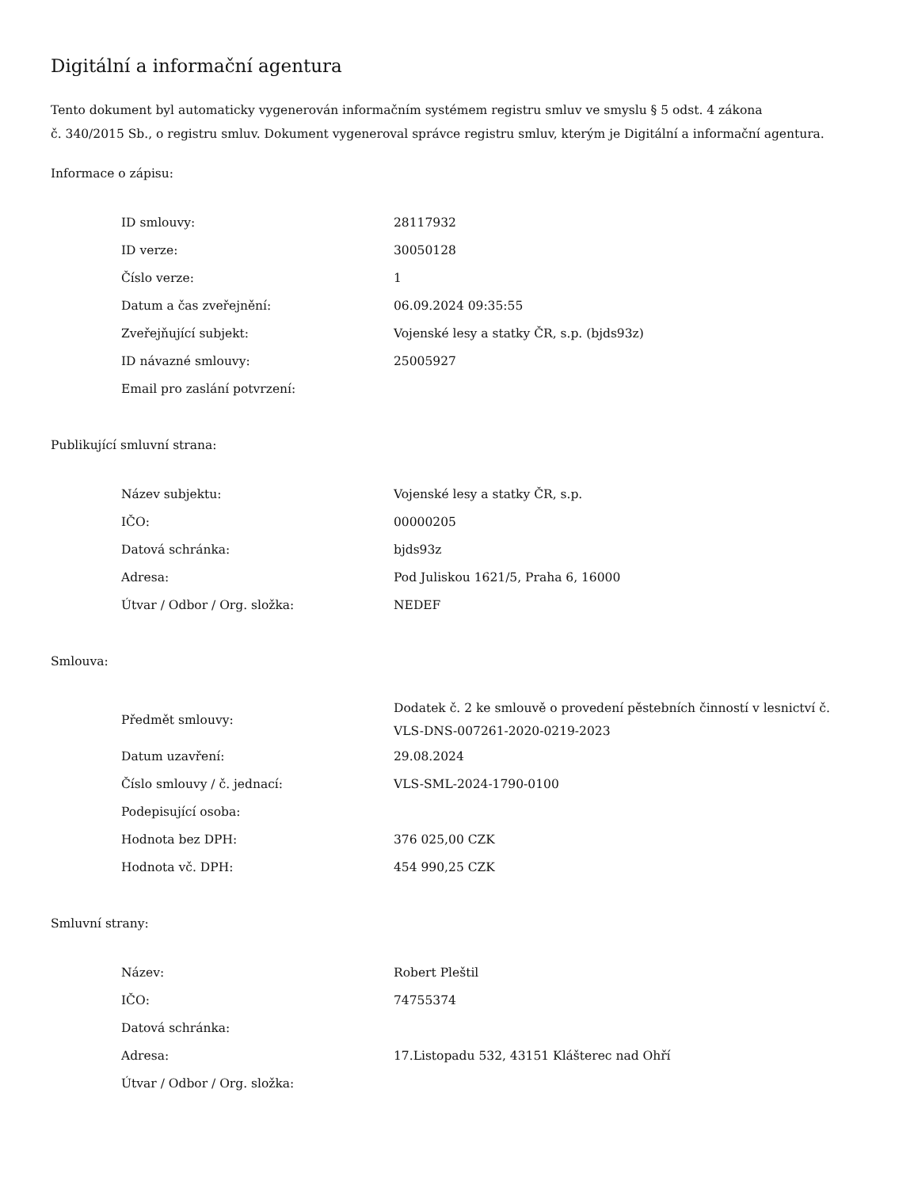Digitální a informační agentura
Tento dokument byl automaticky vygenerován informačním systémem registru smluv ve smyslu § 5 odst. 4 zákona
č. 340/2015 Sb., o registru smluv. Dokument vygeneroval správce registru smluv, kterým je Digitální a informační agentura.
Informace o zápisu:
| ID smlouvy: | 28117932 |
| ID verze: | 30050128 |
| Číslo verze: | 1 |
| Datum a čas zveřejnění: | 06.09.2024 09:35:55 |
| Zveřejňující subjekt: | Vojenské lesy a statky ČR, s.p. (bjds93z) |
| ID návazné smlouvy: | 25005927 |
| Email pro zaslání potvrzení: | |
Publikující smluvní strana:
| Název subjektu: | Vojenské lesy a statky ČR, s.p. |
| IČO: | 00000205 |
| Datová schránka: | bjds93z |
| Adresa: | Pod Juliskou 1621/5, Praha 6, 16000 |
| Útvar / Odbor / Org. složka: | NEDEF |
Smlouva:
| Předmět smlouvy: | Dodatek č. 2 ke smlouvě o provedení pěstebních činností v lesnictví č. VLS-DNS-007261-2020-0219-2023 |
| Datum uzavření: | 29.08.2024 |
| Číslo smlouvy / č. jednací: | VLS-SML-2024-1790-0100 |
| Podepisující osoba: | |
| Hodnota bez DPH: | 376 025,00 CZK |
| Hodnota vč. DPH: | 454 990,25 CZK |
Smluvní strany:
| Název: | Robert Pleštil |
| IČO: | 74755374 |
| Datová schránka: | |
| Adresa: | 17.Listopadu 532, 43151 Klášterec nad Ohří |
| Útvar / Odbor / Org. složka: | |